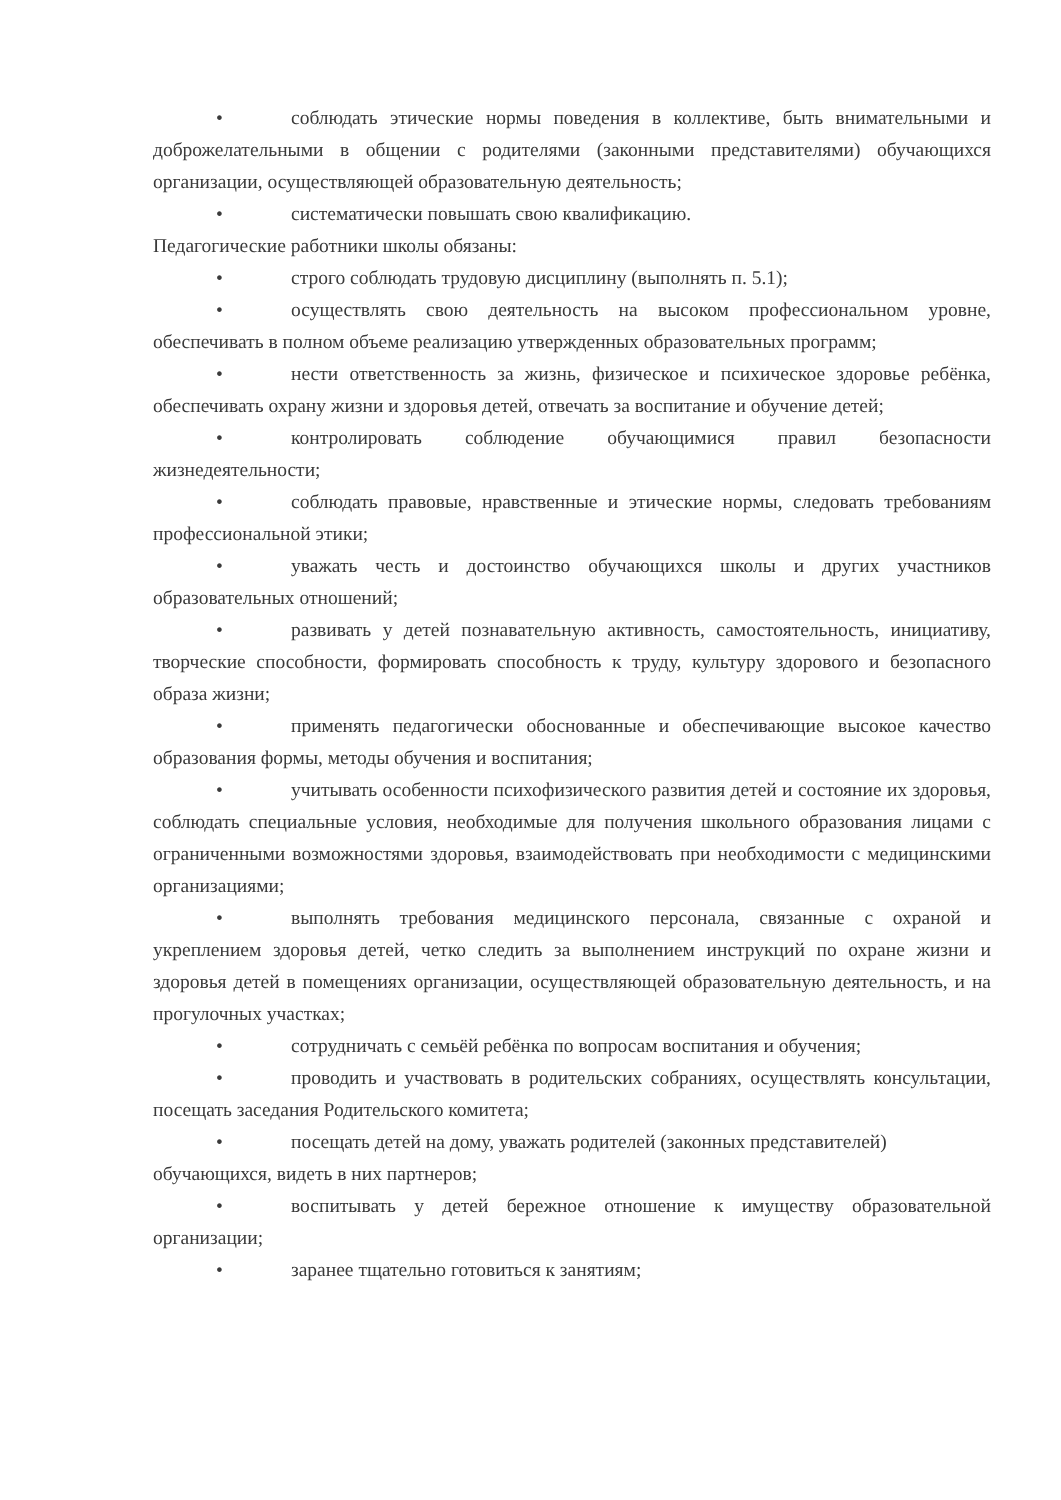• соблюдать этические нормы поведения в коллективе, быть внимательными и доброжелательными в общении с родителями (законными представителями) обучающихся организации, осуществляющей образовательную деятельность;
• систематически повышать свою квалификацию.
Педагогические работники школы обязаны:
• строго соблюдать трудовую дисциплину (выполнять п. 5.1);
• осуществлять свою деятельность на высоком профессиональном уровне, обеспечивать в полном объеме реализацию утвержденных образовательных программ;
• нести ответственность за жизнь, физическое и психическое здоровье ребёнка, обеспечивать охрану жизни и здоровья детей, отвечать за воспитание и обучение детей;
• контролировать соблюдение обучающимися правил безопасности жизнедеятельности;
• соблюдать правовые, нравственные и этические нормы, следовать требованиям профессиональной этики;
• уважать честь и достоинство обучающихся школы и других участников образовательных отношений;
• развивать у детей познавательную активность, самостоятельность, инициативу, творческие способности, формировать способность к труду, культуру здорового и безопасного образа жизни;
• применять педагогически обоснованные и обеспечивающие высокое качество образования формы, методы обучения и воспитания;
• учитывать особенности психофизического развития детей и состояние их здоровья, соблюдать специальные условия, необходимые для получения школьного образования лицами с ограниченными возможностями здоровья, взаимодействовать при необходимости с медицинскими организациями;
• выполнять требования медицинского персонала, связанные с охраной и укреплением здоровья детей, четко следить за выполнением инструкций по охране жизни и здоровья детей в помещениях организации, осуществляющей образовательную деятельность, и на прогулочных участках;
• сотрудничать с семьёй ребёнка по вопросам воспитания и обучения;
• проводить и участвовать в родительских собраниях, осуществлять консультации, посещать заседания Родительского комитета;
• посещать детей на дому, уважать родителей (законных представителей) обучающихся, видеть в них партнеров;
• воспитывать у детей бережное отношение к имуществу образовательной организации;
• заранее тщательно готовиться к занятиям;